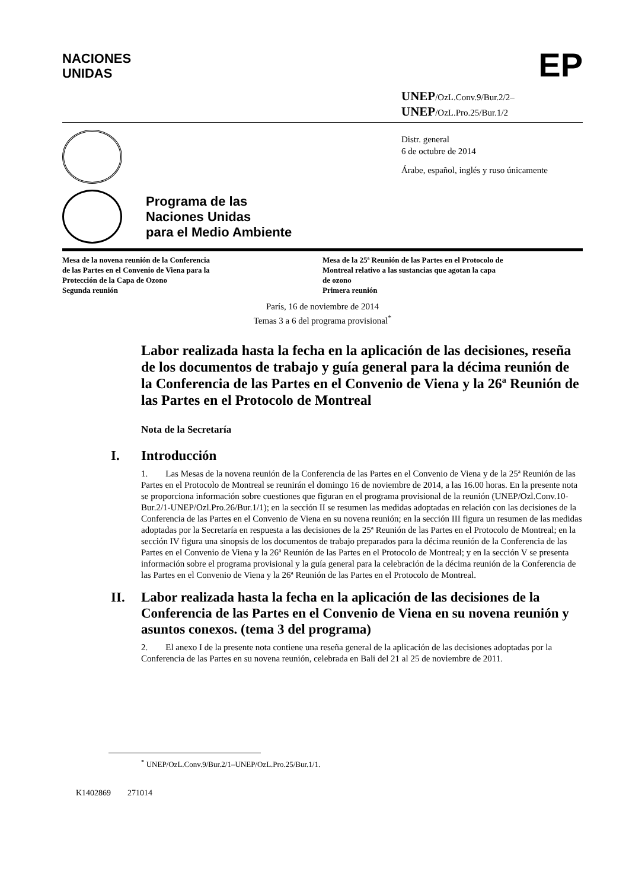NACIONES
UNIDAS
EP
UNEP/OzL.Conv.9/Bur.2/2–
UNEP/OzL.Pro.25/Bur.1/2
Distr. general
6 de octubre de 2014
Árabe, español, inglés y ruso únicamente
Programa de las
Naciones Unidas
para el Medio Ambiente
Mesa de la novena reunión de la Conferencia
de las Partes en el Convenio de Viena para la
Protección de la Capa de Ozono
Segunda reunión
Mesa de la 25ª Reunión de las Partes en el Protocolo de
Montreal relativo a las sustancias que agotan la capa
de ozono
Primera reunión
París, 16 de noviembre de 2014
Temas 3 a 6 del programa provisional<sup>*</sup>
Labor realizada hasta la fecha en la aplicación de las decisiones, reseña de los documentos de trabajo y guía general para la décima reunión de la Conferencia de las Partes en el Convenio de Viena y la 26ª Reunión de las Partes en el Protocolo de Montreal
Nota de la Secretaría
I. Introducción
1. Las Mesas de la novena reunión de la Conferencia de las Partes en el Convenio de Viena y de la 25ª Reunión de las Partes en el Protocolo de Montreal se reunirán el domingo 16 de noviembre de 2014, a las 16.00 horas. En la presente nota se proporciona información sobre cuestiones que figuran en el programa provisional de la reunión (UNEP/Ozl.Conv.10-Bur.2/1-UNEP/Ozl.Pro.26/Bur.1/1); en la sección II se resumen las medidas adoptadas en relación con las decisiones de la Conferencia de las Partes en el Convenio de Viena en su novena reunión; en la sección III figura un resumen de las medidas adoptadas por la Secretaría en respuesta a las decisiones de la 25ª Reunión de las Partes en el Protocolo de Montreal; en la sección IV figura una sinopsis de los documentos de trabajo preparados para la décima reunión de la Conferencia de las Partes en el Convenio de Viena y la 26ª Reunión de las Partes en el Protocolo de Montreal; y en la sección V se presenta información sobre el programa provisional y la guía general para la celebración de la décima reunión de la Conferencia de las Partes en el Convenio de Viena y la 26ª Reunión de las Partes en el Protocolo de Montreal.
II. Labor realizada hasta la fecha en la aplicación de las decisiones de la Conferencia de las Partes en el Convenio de Viena en su novena reunión y asuntos conexos. (tema 3 del programa)
2. El anexo I de la presente nota contiene una reseña general de la aplicación de las decisiones adoptadas por la Conferencia de las Partes en su novena reunión, celebrada en Bali del 21 al 25 de noviembre de 2011.
<sup>*</sup> UNEP/OzL.Conv.9/Bur.2/1–UNEP/OzL.Pro.25/Bur.1/1.
K1402869 271014